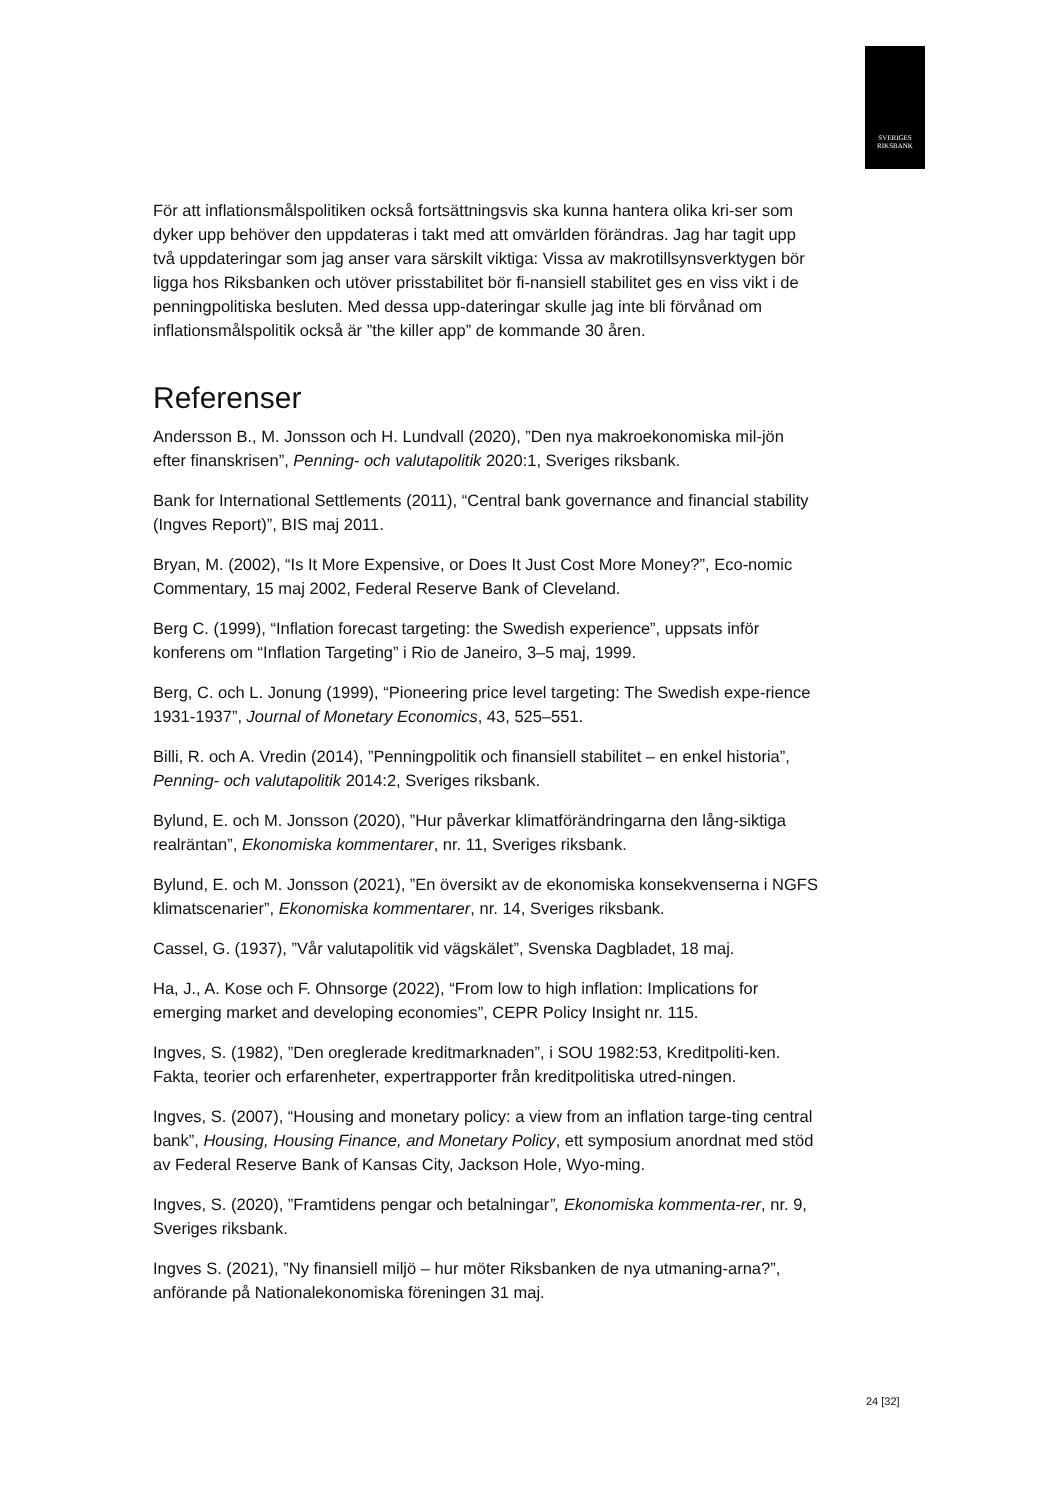SVERIGES
RIKSBANK
För att inflationsmålspolitiken också fortsättningsvis ska kunna hantera olika kri-ser som dyker upp behöver den uppdateras i takt med att omvärlden förändras. Jag har tagit upp två uppdateringar som jag anser vara särskilt viktiga: Vissa av makrotillsynsverktygen bör ligga hos Riksbanken och utöver prisstabilitet bör fi-nansiell stabilitet ges en viss vikt i de penningpolitiska besluten. Med dessa upp-dateringar skulle jag inte bli förvånad om inflationsmålspolitik också är ”the killer app” de kommande 30 åren.
Referenser
Andersson B., M. Jonsson och H. Lundvall (2020), ”Den nya makroekonomiska mil-jön efter finanskrisen”, Penning- och valutapolitik 2020:1, Sveriges riksbank.
Bank for International Settlements (2011), “Central bank governance and financial stability (Ingves Report)”, BIS maj 2011.
Bryan, M. (2002), “Is It More Expensive, or Does It Just Cost More Money?”, Eco-nomic Commentary, 15 maj 2002, Federal Reserve Bank of Cleveland.
Berg C. (1999), “Inflation forecast targeting: the Swedish experience”, uppsats inför konferens om “Inflation Targeting” i Rio de Janeiro, 3–5 maj, 1999.
Berg, C. och L. Jonung (1999), “Pioneering price level targeting: The Swedish expe-rience 1931-1937”, Journal of Monetary Economics, 43, 525–551.
Billi, R. och A. Vredin (2014), ”Penningpolitik och finansiell stabilitet – en enkel historia”, Penning- och valutapolitik 2014:2, Sveriges riksbank.
Bylund, E. och M. Jonsson (2020), ”Hur påverkar klimatförändringarna den lång-siktiga realräntan”, Ekonomiska kommentarer, nr. 11, Sveriges riksbank.
Bylund, E. och M. Jonsson (2021), ”En översikt av de ekonomiska konsekvenserna i NGFS klimatscenarier”, Ekonomiska kommentarer, nr. 14, Sveriges riksbank.
Cassel, G. (1937), ”Vår valutapolitik vid vägskälet”, Svenska Dagbladet, 18 maj.
Ha, J., A. Kose och F. Ohnsorge (2022), “From low to high inflation: Implications for emerging market and developing economies”, CEPR Policy Insight nr. 115.
Ingves, S. (1982), ”Den oreglerade kreditmarknaden”, i SOU 1982:53, Kreditpoliti-ken. Fakta, teorier och erfarenheter, expertrapporter från kreditpolitiska utred-ningen.
Ingves, S. (2007), “Housing and monetary policy: a view from an inflation targe-ting central bank”, Housing, Housing Finance, and Monetary Policy, ett symposium anordnat med stöd av Federal Reserve Bank of Kansas City, Jackson Hole, Wyo-ming.
Ingves, S. (2020), ”Framtidens pengar och betalningar”, Ekonomiska kommenta-rer, nr. 9, Sveriges riksbank.
Ingves S. (2021), ”Ny finansiell miljö – hur möter Riksbanken de nya utmaning-arna?”, anförande på Nationalekonomiska föreningen 31 maj.
24 [32]